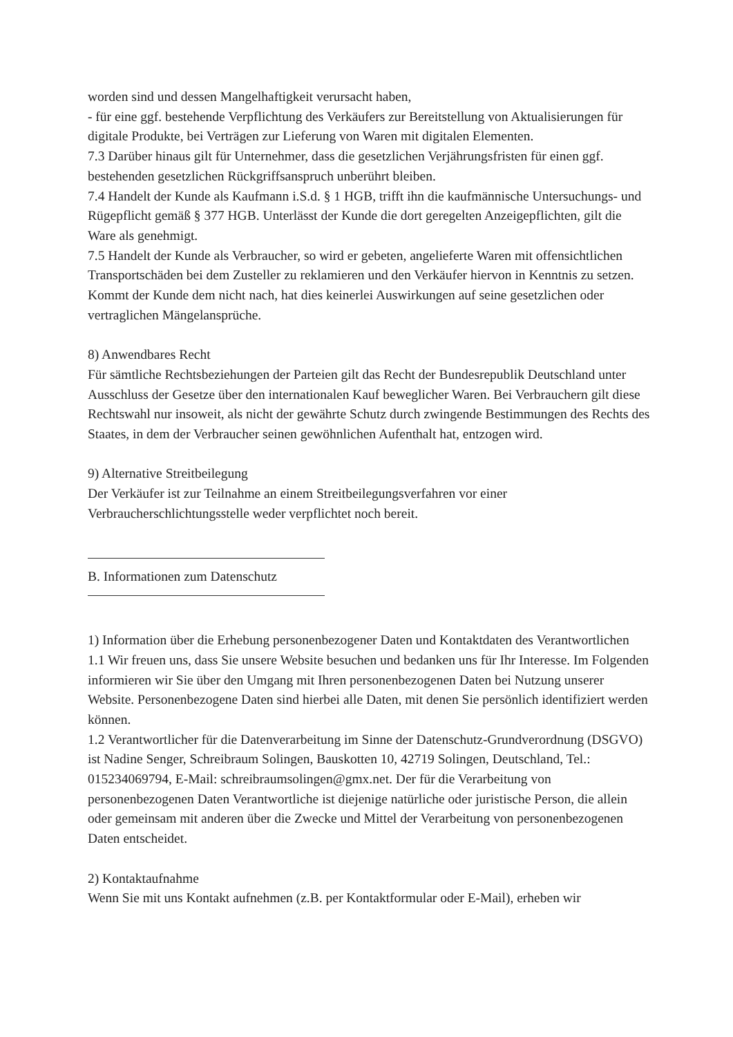worden sind und dessen Mangelhaftigkeit verursacht haben,
- für eine ggf. bestehende Verpflichtung des Verkäufers zur Bereitstellung von Aktualisierungen für digitale Produkte, bei Verträgen zur Lieferung von Waren mit digitalen Elementen.
7.3 Darüber hinaus gilt für Unternehmer, dass die gesetzlichen Verjährungsfristen für einen ggf. bestehenden gesetzlichen Rückgriffsanspruch unberührt bleiben.
7.4 Handelt der Kunde als Kaufmann i.S.d. § 1 HGB, trifft ihn die kaufmännische Untersuchungs- und Rügepflicht gemäß § 377 HGB. Unterlässt der Kunde die dort geregelten Anzeigepflichten, gilt die Ware als genehmigt.
7.5 Handelt der Kunde als Verbraucher, so wird er gebeten, angelieferte Waren mit offensichtlichen Transportschäden bei dem Zusteller zu reklamieren und den Verkäufer hiervon in Kenntnis zu setzen. Kommt der Kunde dem nicht nach, hat dies keinerlei Auswirkungen auf seine gesetzlichen oder vertraglichen Mängelansprüche.
8) Anwendbares Recht
Für sämtliche Rechtsbeziehungen der Parteien gilt das Recht der Bundesrepublik Deutschland unter Ausschluss der Gesetze über den internationalen Kauf beweglicher Waren. Bei Verbrauchern gilt diese Rechtswahl nur insoweit, als nicht der gewährte Schutz durch zwingende Bestimmungen des Rechts des Staates, in dem der Verbraucher seinen gewöhnlichen Aufenthalt hat, entzogen wird.
9) Alternative Streitbeilegung
Der Verkäufer ist zur Teilnahme an einem Streitbeilegungsverfahren vor einer Verbraucherschlichtungsstelle weder verpflichtet noch bereit.
B. Informationen zum Datenschutz
1) Information über die Erhebung personenbezogener Daten und Kontaktdaten des Verantwortlichen
1.1 Wir freuen uns, dass Sie unsere Website besuchen und bedanken uns für Ihr Interesse. Im Folgenden informieren wir Sie über den Umgang mit Ihren personenbezogenen Daten bei Nutzung unserer Website. Personenbezogene Daten sind hierbei alle Daten, mit denen Sie persönlich identifiziert werden können.
1.2 Verantwortlicher für die Datenverarbeitung im Sinne der Datenschutz-Grundverordnung (DSGVO) ist Nadine Senger, Schreibraum Solingen, Bauskotten 10, 42719 Solingen, Deutschland, Tel.: 015234069794, E-Mail: schreibraumsolingen@gmx.net. Der für die Verarbeitung von personenbezogenen Daten Verantwortliche ist diejenige natürliche oder juristische Person, die allein oder gemeinsam mit anderen über die Zwecke und Mittel der Verarbeitung von personenbezogenen Daten entscheidet.
2) Kontaktaufnahme
Wenn Sie mit uns Kontakt aufnehmen (z.B. per Kontaktformular oder E-Mail), erheben wir